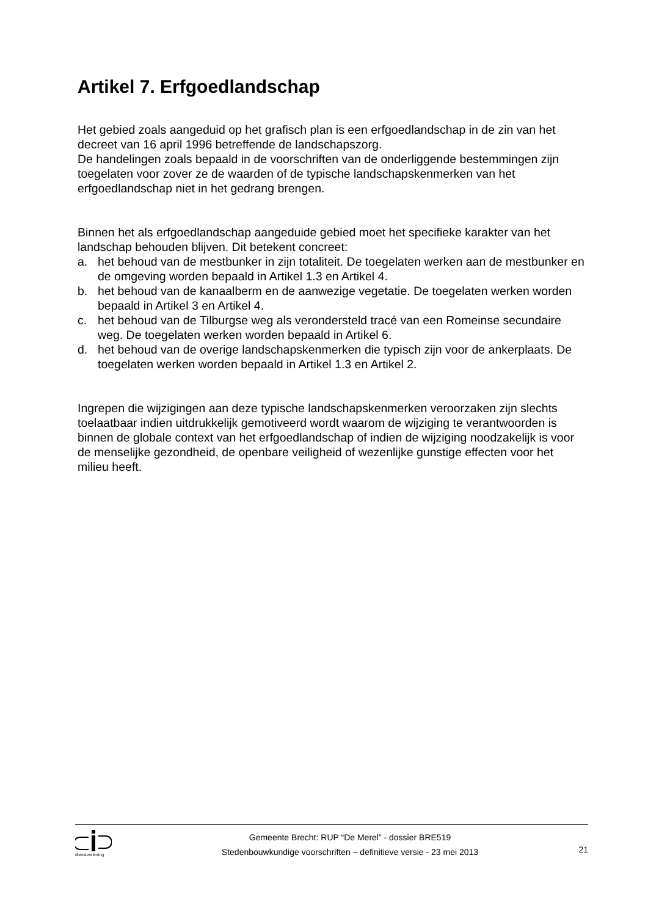Artikel 7. Erfgoedlandschap
Het gebied zoals aangeduid op het grafisch plan is een erfgoedlandschap in de zin van het decreet van 16 april 1996 betreffende de landschapszorg.
De handelingen zoals bepaald in de voorschriften van de onderliggende bestemmingen zijn toegelaten voor zover ze de waarden of de typische landschapskenmerken van het erfgoedlandschap niet in het gedrang brengen.
Binnen het als erfgoedlandschap aangeduide gebied moet het specifieke karakter van het landschap behouden blijven. Dit betekent concreet:
a. het behoud van de mestbunker in zijn totaliteit. De toegelaten werken aan de mestbunker en de omgeving worden bepaald in Artikel 1.3 en Artikel 4.
b. het behoud van de kanaalberm en de aanwezige vegetatie. De toegelaten werken worden bepaald in Artikel 3 en Artikel 4.
c. het behoud van de Tilburgse weg als verondersteld tracé van een Romeinse secundaire weg. De toegelaten werken worden bepaald in Artikel 6.
d. het behoud van de overige landschapskenmerken die typisch zijn voor de ankerplaats. De toegelaten werken worden bepaald in Artikel 1.3 en Artikel 2.
Ingrepen die wijzigingen aan deze typische landschapskenmerken veroorzaken zijn slechts toelaatbaar indien uitdrukkelijk gemotiveerd wordt waarom de wijziging te verantwoorden is binnen de globale context van het erfgoedlandschap of indien de wijziging noodzakelijk is voor de menselijke gezondheid, de openbare veiligheid of wezenlijke gunstige effecten voor het milieu heeft.
dienstverlening
Gemeente Brecht: RUP “De Merel” - dossier BRE519
Stedenbouwkundige voorschriften – definitieve versie - 23 mei 2013
21